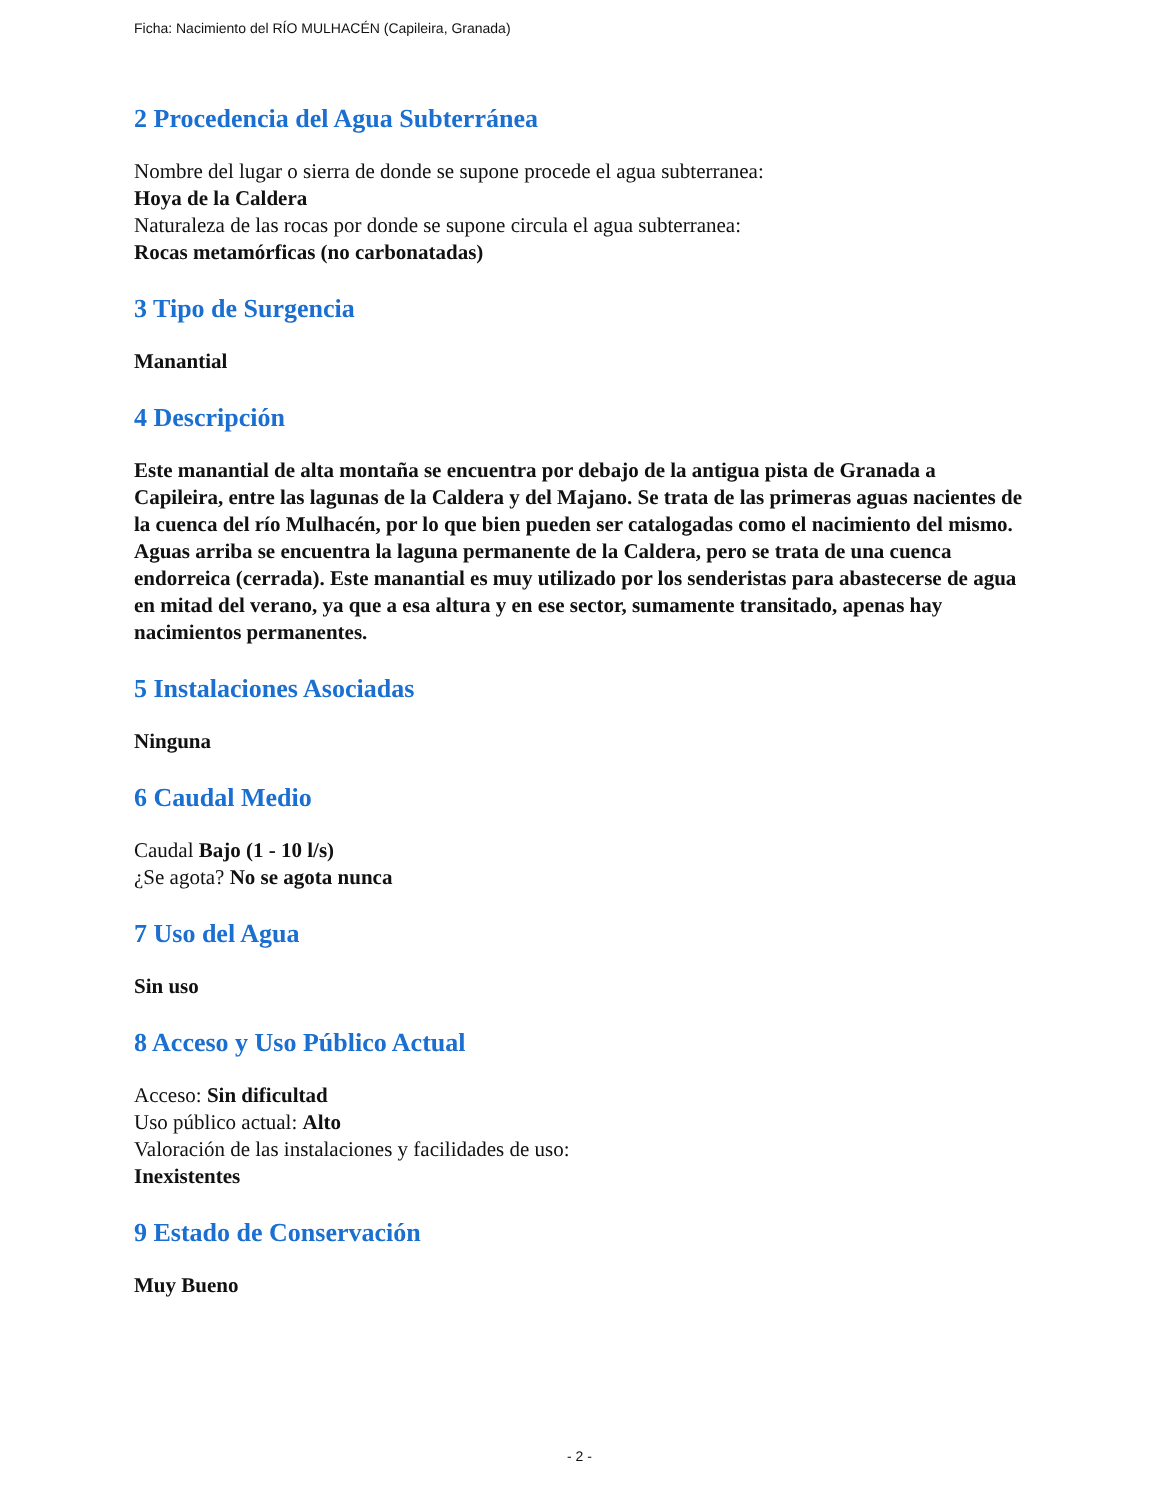Ficha: Nacimiento del RÍO MULHACÉN (Capileira, Granada)
2 Procedencia del Agua Subterránea
Nombre del lugar o sierra de donde se supone procede el agua subterranea:
Hoya de la Caldera
Naturaleza de las rocas por donde se supone circula el agua subterranea:
Rocas metamórficas (no carbonatadas)
3 Tipo de Surgencia
Manantial
4 Descripción
Este manantial de alta montaña se encuentra por debajo de la antigua pista de Granada a Capileira, entre las lagunas de la Caldera y del Majano. Se trata de las primeras aguas nacientes de la cuenca del río Mulhacén, por lo que bien pueden ser catalogadas como el nacimiento del mismo. Aguas arriba se encuentra la laguna permanente de la Caldera, pero se trata de una cuenca endorreica (cerrada). Este manantial es muy utilizado por los senderistas para abastecerse de agua en mitad del verano, ya que a esa altura y en ese sector, sumamente transitado, apenas hay nacimientos permanentes.
5 Instalaciones Asociadas
Ninguna
6 Caudal Medio
Caudal Bajo (1 - 10 l/s)
¿Se agota? No se agota nunca
7 Uso del Agua
Sin uso
8 Acceso y Uso Público Actual
Acceso: Sin dificultad
Uso público actual: Alto
Valoración de las instalaciones y facilidades de uso:
Inexistentes
9 Estado de Conservación
Muy Bueno
- 2 -